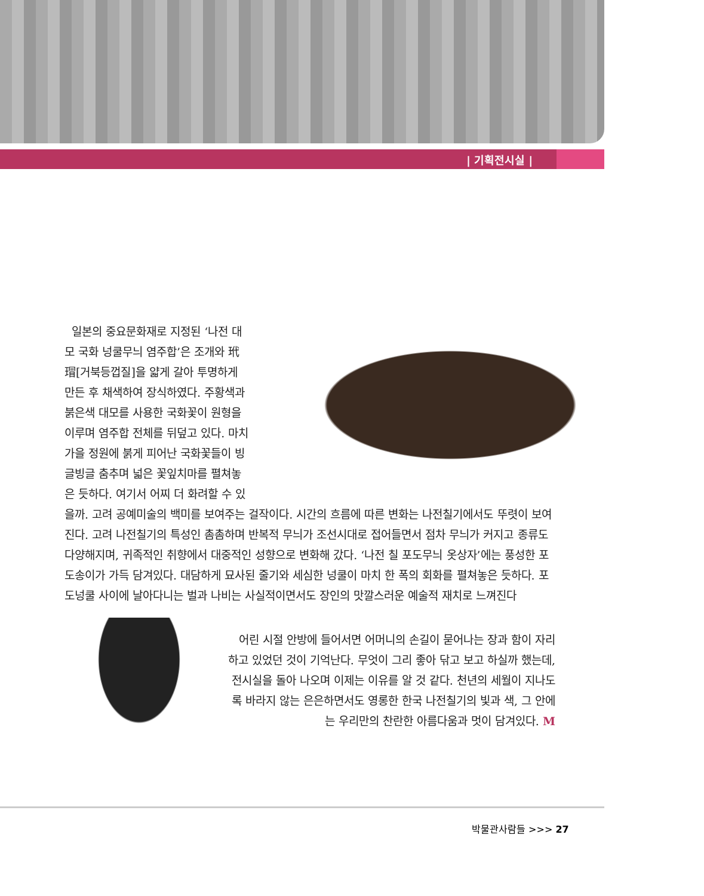| 기획전시실 |
일본의 중요문화재로 지정된 ‘나전 대모 국화 넝쿨무늬 염주합’은 조개와 玳瑁[거북등껍질]을 얇게 갈아 투명하게 만든 후 채색하여 장식하였다. 주황색과 붉은색 대모를 사용한 국화꽃이 원형을 이루며 염주합 전체를 뒤덮고 있다. 마치 가을 정원에 붉게 피어난 국화꽃들이 빙글빙글 춤추며 넓은 꽃잎치마를 펼쳐놓은 듯하다. 여기서 어찌 더 화려할 수 있을까. 고려 공예미술의 백미를 보여주는 걸작이다. 시간의 흐름에 따른 변화는 나전칠기에서도 뚜렷이 보여진다. 고려 나전칠기의 특성인 촘촘하며 반복적 무늬가 조선시대로 접어들면서 점차 무늬가 커지고 종류도 다양해지며, 귀족적인 취향에서 대중적인 성향으로 변화해 갔다. ‘나전 칠 포도무늬 옷상자’에는 풍성한 포도송이가 가득 담겨있다. 대담하게 묘사된 줄기와 세심한 넝쿨이 마치 한 폭의 회화를 펼쳐놓은 듯하다. 포도넝쿨 사이에 날아다니는 벌과 나비는 사실적이면서도 장인의 맛깔스러운 예술적 재치로 느껴진다
어린 시절 안방에 들어서면 어머니의 손길이 묻어나는 장과 함이 자리하고 있었던 것이 기억난다. 무엇이 그리 좋아 닦고 보고 하실까 했는데, 전시실을 돌아 나오며 이제는 이유를 알 것 같다. 천년의 세월이 지나도록 바라지 않는 은은하면서도 영롱한 한국 나전칠기의 빛과 색, 그 안에는 우리만의 찬란한 아름다움과 멋이 담겨있다. M
박물관사람들 >>> 27